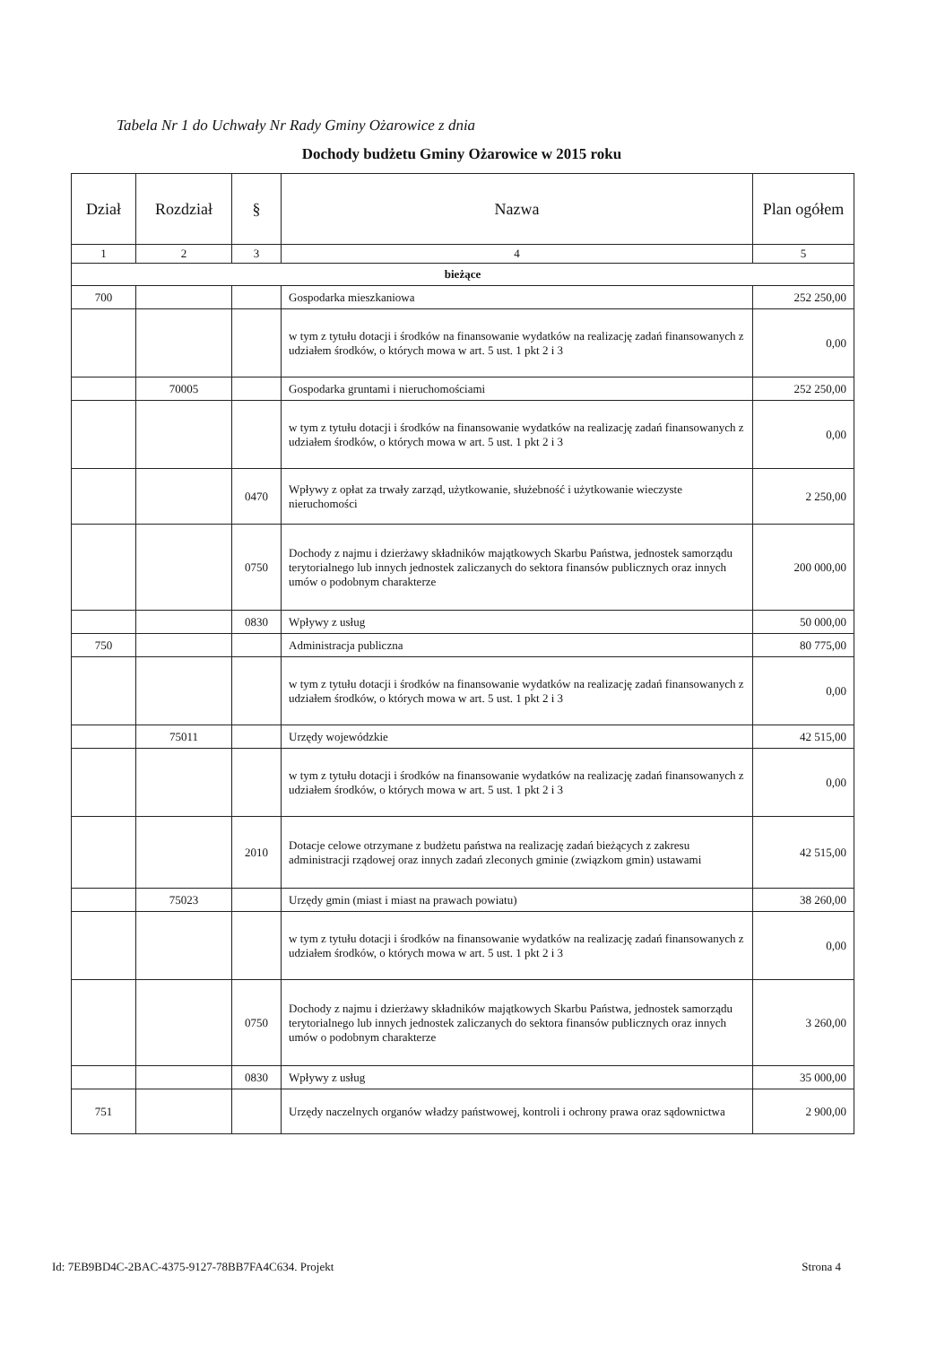Tabela Nr 1 do Uchwały Nr Rady Gminy Ożarowice z dnia
Dochody budżetu Gminy Ożarowice w 2015 roku
| Dział | Rozdział | § | Nazwa | Plan ogółem |
| --- | --- | --- | --- | --- |
| 1 | 2 | 3 | 4 | 5 |
| bieżące | | | | |
| 700 | | | Gospodarka mieszkaniowa | 252 250,00 |
| | | | w tym z tytułu dotacji i środków na finansowanie wydatków na realizację zadań finansowanych z udziałem środków, o których mowa w art. 5 ust. 1 pkt 2 i 3 | 0,00 |
| | 70005 | | Gospodarka gruntami i nieruchomościami | 252 250,00 |
| | | | w tym z tytułu dotacji i środków na finansowanie wydatków na realizację zadań finansowanych z udziałem środków, o których mowa w art. 5 ust. 1 pkt 2 i 3 | 0,00 |
| | | 0470 | Wpływy z opłat za trwały zarząd, użytkowanie, służebność i użytkowanie wieczyste nieruchomości | 2 250,00 |
| | | 0750 | Dochody z najmu i dzierżawy składników majątkowych Skarbu Państwa, jednostek samorządu terytorialnego lub innych jednostek zaliczanych do sektora finansów publicznych oraz innych umów o podobnym charakterze | 200 000,00 |
| | | 0830 | Wpływy z usług | 50 000,00 |
| 750 | | | Administracja publiczna | 80 775,00 |
| | | | w tym z tytułu dotacji i środków na finansowanie wydatków na realizację zadań finansowanych z udziałem środków, o których mowa w art. 5 ust. 1 pkt 2 i 3 | 0,00 |
| | 75011 | | Urzędy wojewódzkie | 42 515,00 |
| | | | w tym z tytułu dotacji i środków na finansowanie wydatków na realizację zadań finansowanych z udziałem środków, o których mowa w art. 5 ust. 1 pkt 2 i 3 | 0,00 |
| | | 2010 | Dotacje celowe otrzymane z budżetu państwa na realizację zadań bieżących z zakresu administracji rządowej oraz innych zadań zleconych gminie (związkom gmin) ustawami | 42 515,00 |
| | 75023 | | Urzędy gmin (miast i miast na prawach powiatu) | 38 260,00 |
| | | | w tym z tytułu dotacji i środków na finansowanie wydatków na realizację zadań finansowanych z udziałem środków, o których mowa w art. 5 ust. 1 pkt 2 i 3 | 0,00 |
| | | 0750 | Dochody z najmu i dzierżawy składników majątkowych Skarbu Państwa, jednostek samorządu terytorialnego lub innych jednostek zaliczanych do sektora finansów publicznych oraz innych umów o podobnym charakterze | 3 260,00 |
| | | 0830 | Wpływy z usług | 35 000,00 |
| 751 | | | Urzędy naczelnych organów władzy państwowej, kontroli i ochrony prawa oraz sądownictwa | 2 900,00 |
Id: 7EB9BD4C-2BAC-4375-9127-78BB7FA4C634. Projekt Strona 4